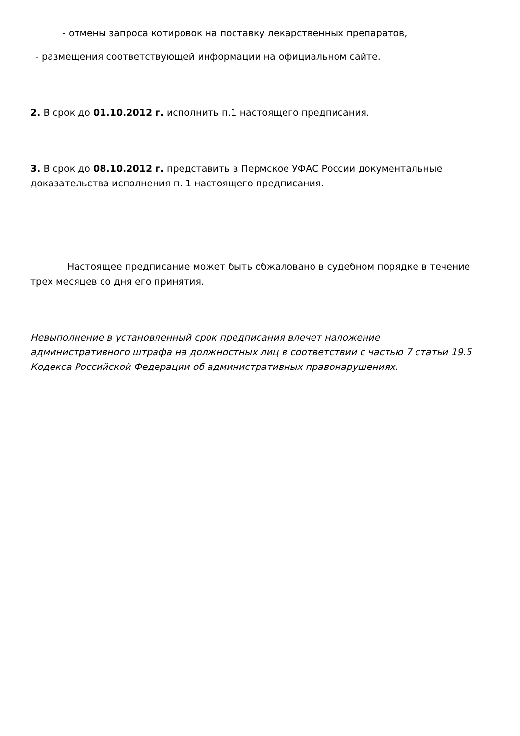- отмены запроса котировок на поставку лекарственных препаратов,
- размещения соответствующей информации на официальном сайте.
2. В срок до 01.10.2012 г. исполнить п.1 настоящего предписания.
3. В срок до 08.10.2012 г. представить в Пермское УФАС России документальные доказательства исполнения п. 1 настоящего предписания.
Настоящее предписание может быть обжалованo в судебном порядке в течение трех месяцев со дня его принятия.
Невыполнение в установленный срок предписания влечет наложение административного штрафа на должностных лиц в соответствии с частью 7 статьи 19.5 Кодекса Российской Федерации об административных правонарушениях.